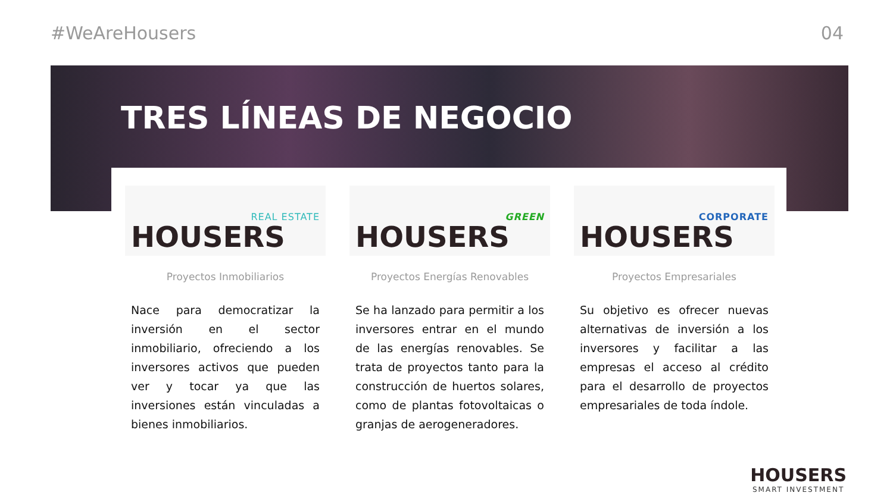#WeAreHousers 04
TRES LÍNEAS DE NEGOCIO
REAL ESTATE
HOUSERS
Proyectos Inmobiliarios
Nace para democratizar la inversión en el sector inmobiliario, ofreciendo a los inversores activos que pueden ver y tocar ya que las inversiones están vinculadas a bienes inmobiliarios.
GREEN
HOUSERS
Proyectos Energías Renovables
Se ha lanzado para permitir a los inversores entrar en el mundo de las energías renovables. Se trata de proyectos tanto para la construcción de huertos solares, como de plantas fotovoltaicas o granjas de aerogeneradores.
CORPORATE
HOUSERS
Proyectos Empresariales
Su objetivo es ofrecer nuevas alternativas de inversión a los inversores y facilitar a las empresas el acceso al crédito para el desarrollo de proyectos empresariales de toda índole.
HOUSERS
SMART INVESTMENT